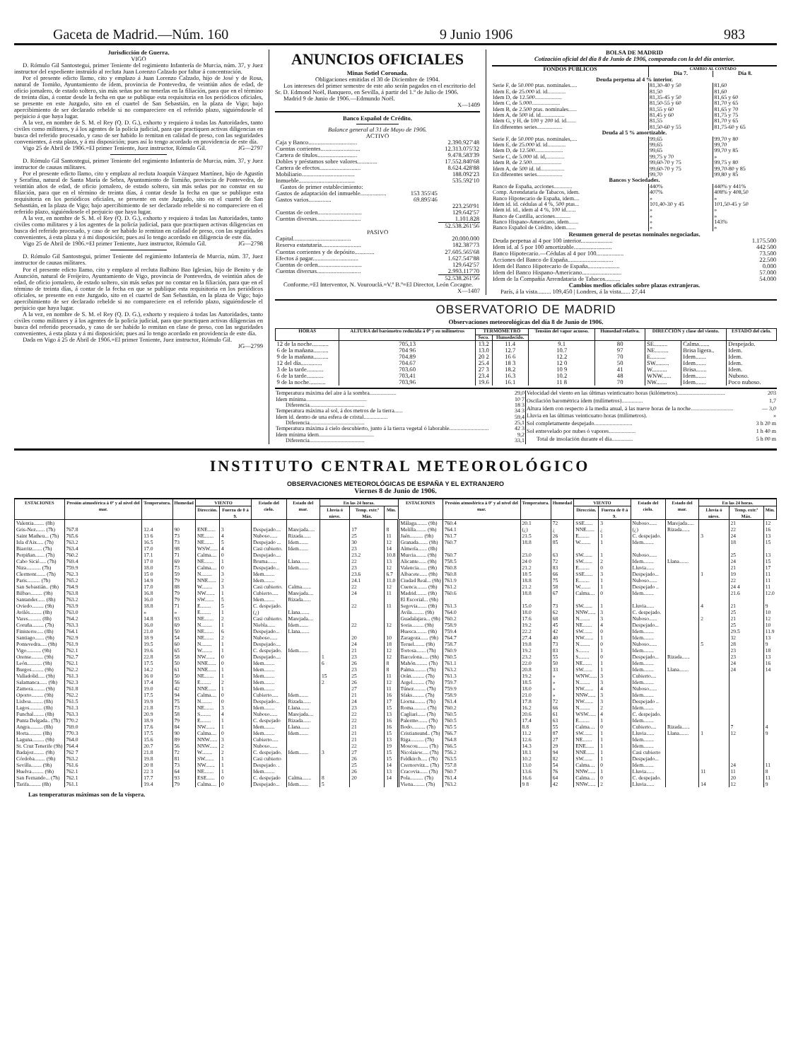Gaceta de Madrid.—Núm. 160 9 Junio 1906 983
Jurisdicción de Guerra.
VIGO
D. Rómulo Gil Santostegui, primer Teniente del regimiento Infantería de Murcia, núm. 37, y Juez instructor del expediente instruído al recluta Juan Lorenzo Calzado por faltar á concentración.
Por el presente edicto llamo, cito y emplazo á Juan Lorenzo Calzado, hijo de José y de Rosa, natural de Tomiño, Ayuntamiento de ídem, provincia de Pontevedra, de veintiún años de edad, de oficio jornalero, de estado soltero, sin más señas por no tenerlas en la filiación, para que en el término de treinta días, á contar desde la fecha en que se publique esta requisitoria en los periódicos oficiales, se presente en este Juzgado, sito en el cuartel de San Sebastián, en la plaza de Vigo; bajo apercibimiento de ser declarado rebelde si no compareciere en el referido plazo, siguiéndosele el perjuicio á que haya lugar.
A la vez, en nombre de S. M. el Rey (Q. D. G.), exhorto y requiero á todas las Autoridades, tanto civiles como militares, y á los agentes de la policía judicial, para que practiquen activas diligencias en busca del referido procesado, y caso de ser habido lo remitan en calidad de preso, con las seguridades convenientes, á esta plaza, y á mi disposición; pues así lo tengo acordado en providencia de este día.
Vigo 25 de Abril de 1906.=El primer Teniente, Juez instructor, Rómulo Gil. JG—2797
D. Rómulo Gil Santostegui, primer Teniente del regimiento Infantería de Murcia, núm. 37, y Juez instructor de causas militares.
Por el presente edicto llamo, cito y emplazo al recluta Joaquín Vázquez Martínez, hijo de Agustín y Serafina, natural de Santa María de Sebra, Ayuntamiento de Tomiño, provincia de Pontevedra, de veintiún años de edad, de oficio jornalero, de estado soltero, sin más señas por no constar en su filiación, para que en el término de treinta días, á contar desde la fecha en que se publique esta requisitoria en los periódicos oficiales, se presente en este Juzgado, sito en el cuartel de San Sebastián, en la plaza de Vigo; bajo apercibimiento de ser declarado rebelde si no compareciere en el referido plazo, siguiéndosele el perjuicio que haya lugar.
A la vez, en nombre de S. M. el Rey (Q. D. G.), exhorto y requiero á todas las Autoridades, tanto civiles como militares y á los agentes de la policía judicial, para que practiquen activas diligencias en busca del referido procesado, y caso de ser habido lo remitan en calidad de preso, con las seguridades convenientes, á esta plaza y á mi disposición; pues así lo tengo acordado en diligencia de este día.
Vigo 25 de Abril de 1906.=El primer Teniente, Juez instructor, Rómulo Gil. JG—2798
D. Rómulo Gil Santostegui, primer Teniente del regimiento Infantería de Murcia, núm. 37, Juez instructor de causas militares.
Por el presente edicto llamo, cito y emplazo al recluta Balbino Bao Iglesias, hijo de Benito y de Asunción, natural de Freijeiro, Ayuntamiento de Vigo, provincia de Pontevedra, de veintiún años de edad, de oficio jornalero, de estado soltero, sin más señas por no constar en la filiación, para que en el término de treinta días, á contar de la fecha en que se publique esta requisitoria en los periódicos oficiales, se presente en este Juzgado, sito en el cuartel de San Sebastián, en la plaza de Vigo; bajo apercibimiento de ser declarado rebelde si no compareciere en el referido plazo, siguiéndosele el perjuicio que haya lugar.
A la vez, en nombre de S. M. el Rey (Q. D. G.), exhorto y requiero á todas las Autoridades, tanto civiles como militares y á los agentes de la policía judicial, para que practiquen activas diligencias en busca del referido procesado, y caso de ser habido lo remitan en clase de preso, con las seguridades convenientes, á esta plaza y á mi disposición; pues así lo tengo acordado en providencia de este día.
Dada en Vigo á 25 de Abril de 1906.=El primer Teniente, Juez instructor, Rómulo Gil. JG—2799
ANUNCIOS OFICIALES
Minas Sotiel Coronada.
Obligaciones emitidas el 30 de Diciembre de 1904.
Los intereses del primer semestre de este año serán pagados en el escritorio del Sr. D. Edmond Noël, Banquero, en Sevilla, á partir del 1.º de Julio de 1906.
Madrid 9 de Junio de 1906.—Edmundo Noël.
X—1409
Banco Español de Crédito.
Balance general al 31 de Mayo de 1906.
ACTIVO
| Caja y Banco................................ | | 2.390.927'48 |
| Cuentas corrientes.......................... | | 12.313.075'32 |
| Cartera de títulos.......................... | | 9.478.583'39 |
| Dobles y préstamos sobre valores............. | | 17.552.840'68 |
| Cartera de efectos........................... | | 8.624.428'88 |
| Mobiliario................................... | | 188.092'23 |
| Inmueble..................................... | | 535.592'10 |
| Gastos de primer establecimiento: | | |
| Gastos de adaptación del inmueble................. | 153 355'45 | |
| Gastos varios............... | 69.895'46 | |
| | | 223.250'91 |
| Cuentas de orden............................. | | 129.642'57 |
| Cuentas diversas............................. | | 1.101.828 |
| | | 52.538.261'56 |
| PASIVO | | |
| Capital...................................... | | 20.000.000 |
| Reserva estatutaria.......................... | | 182.387'73 |
| Cuentas corrientes y de depósito............. | | 27.605.565'68 |
| Efectos á pagar.............................. | | 1.627.547'88 |
| Cuentas de orden............................. | | 129.642'57 |
| Cuentas diversas............................. | | 2.993.117'70 |
| | | 52.538.261'56 |
Conforme.=El Interventor, N. Vourouclá.=V.º B.º=El Director, León Cocagne. X—1407
BOLSA DE MADRID
Cotización oficial del día 8 de Junio de 1906, comparada con la del día anterior.
| FONDOS PÚBLICOS | CAMBIO AL CONTADO | |
| --- | --- | --- |
| | Día 7. | Día 8. |
| Deuda perpetua al 4 % interior. | | |
| Serie F, de 50.000 ptas. nominales..... | 81,30-40 y 50 | 81,60 |
| Idem E, de 25.000 id. id............. | 81,50 | 81,60 |
| Idem D, de 12.500................... | 81,35-45 y 50 | 81,65 y 60 |
| Idem C, de 5.000.................... | 81,50-55 y 60 | 81,70 y 65 |
| Idem B, de 2.500 ptas. nominales...... | 81,55 y 60 | 81,65 y 70 |
| Idem A, de 500 id. id................. | 81,45 y 60 | 81,75 y 75 |
| Idem G, y H, de 100 y 200 id. id....... | 81,55 | 81,70 y 65 |
| En diferentes series.................. | 81,50-60 y 55 | 81,75-60 y 65 |
| Deuda al 5 % amortizable. | | |
| Serie F, de 50.000 ptas. nominales,.... | 99,65 | 99,70 y 80 |
| Idem E, de 25.000 id. id............. | 99,65 | 99,70 |
| Idem D, de 12.500.................... | 99,65 | 99,70 y 85 |
| Serie C, de 5.000 id. id,............. | 99,75 y 70 | » |
| Idem B, de 2.500..................... | 99,60-70 y 75 | 99,75 y 80 |
| Idem A, de 500 id. id................. | 99,60-70 y 75 | 99,70-80 y 85 |
| En diferentes series.................. | 99,70 | 99,80 y 85 |
| Bancos y Sociedades. | | |
| Banco de España, acciones............. | 440% | 440% y 441% |
| Comp. Arrendataria de Tabacos, idem. | 407% | 408% y 408,50 |
| Banco Hipotecario de España, idem.... | » | » |
| Idem id. id. cédulas al 4 %, 500 ptas... | 101,40-30 y 45 | 101,50-45 y 50 |
| Idem id. id., idem al 4 %, 100 id....... | » | » |
| Banco de Castilla, acciones........... | » | » |
| Banco Hispano-Americano, idem....... | » | 143% |
| Banco Español de Crédito, idem....... | » | » |
Resumen general de pesetas nominales negociadas.
| Deuda perpetua al 4 por 100 interior..................... | 1.175.500 |
| Idem id. al 5 por 100 amortizable......................... | 442 500 |
| Banco Hipotecario.—Cédulas al 4 por 100.................. | 73.500 |
| Acciones del Banco de España.............................. | 22.500 |
| Idem del Banco Hipotecario de España..................... | 0.000 |
| Idem del Banco Hispano-Americano.......................... | 57.000 |
| Idem de la Compañía Arrendataria de Tabacos.......... | 54.000 |
Cambios medios oficiales sobre plazas extranjeras.
París, á la vista......... 109,450 | Londres, á la vista...... 27,44
OBSERVATORIO DE MADRID
Observaciones meteorológicas del día 8 de Junio de 1906.
| HORAS | ALTURA del barómetro reducida á 0º y en milímetros | TERMÓMETRO | | Tensión del vapor acuoso. | Humedad relativa. | DIRECCIÓN y clase del viento. | | ESTADO del cielo. |
| --- | --- | --- | --- | --- | --- | --- | --- | --- |
| | | Seco. | Humedecido. | | | | | |
| 12 de la noche........... | 705,13 | 13.2 | 11.4 | 9.1 | 80 | SE......... | Calma....... | Despejado. |
| 6 de la mañana.......... | 704 96 | 13.0 | 12.7 | 10.7 | 97 | NE......... | Brisa ligera.. | Idem. |
| 9 de la mañana.......... | 704.89 | 20 2 | 16 6 | 12.2 | 70 | E.......... | Idem....... | Idem. |
| 12 del día.............. | 704.67 | 25.4 | 18 3 | 12 0 | 50 | SW......... | Idem....... | Idem. |
| 3 de la tarde........... | 703.60 | 27 3 | 18.2 | 10 9 | 41 | W.......... | Brisa....... | Idem. |
| 6 de la tarde........... | 703,41 | 23.4 | 16.3 | 10.2 | 48 | WNW...... | Idem....... | Nuboso. |
| 9 de la noche........... | 703,96 | 19.6 | 16.1 | 11 8 | 70 | NW....... | Idem....... | Poco nuboso. |
| Temperatura máxima del aire á la sombra................... | 29,0 |
| Idem mínima........................................... | 10 7 |
| Diferencia....................................... | 18 3 |
| Temperatura máxima al sol, á dos metros de la tierra...... | 34 3 |
| Idem id. dentro de una esfera de cristal................. | 59,4 |
| Diferencia....................................... | 25,1 |
| Temperatura máxima á cielo descubierto, junto á la tierra vegetal ó laborable............................ | 42 3 |
| Idem mínima ídem....................................... | 9,2 |
| Diferencia....................................... | 33,1 |
| Velocidad del viento en las últimas veinticuatro horas (kilómetros).................................. | 203 |
| Oscilación barométrica ídem (milímetros)............... | 1,7 |
| Altura ídem con respecto á la media anual, á las nueve horas de la noche.............................. | — 3,0 |
| Lluvia en las últimas veinticuatro horas (milímetros). | » |
| Sol completamente despejado........................... | 3 h 20 m |
| Sol entrevelado por nubes ó vapores................... | 1 h 40 m |
| Total de insolación durante el día............... | 5 h 00 m |
INSTITUTO CENTRAL METEOROLÓGICO
OBSERVACIONES METEOROLÓGICAS DE ESPAÑA Y EL EXTRANJERO
Viernes 8 de Junio de 1906.
| ESTACIONES | Presión atmosférica á 0º y al nivel del mar. | Temperatura. | Humedad | VIENTO | | Estado del cielo. | Estado del mar. | En las 24 horas. | | | ESTACIONES | Presión atmosférica á 0º y al nivel del mar. | Temperatura. | Humedad | VIENTO | | Estado del cielo. | Estado del mar. | En las 24 horas. | | |
| --- | --- | --- | --- | --- | --- | --- | --- | --- | --- | --- | --- | --- | --- | --- | --- | --- | --- | --- | --- | --- | --- |
| | | | | Dirección. | Fuerza de 0 á 9. | | | Lluvia ó nieve. | Temp. extr.ª Máx. | Mín. | | | | | Dirección. | Fuerza de 0 á 9. | | | Lluvia ó nieve. | Temp. extr.ª Máx. | Mín. |
| Valentia........ (8h) | | | | | | | | | | | Málaga........ (9h) | 760.4 | 20.1 | 72 | SSE...... | 3 | Nuboso...... | Marejada..... | | 21 | 12 |
| Gris-Nez....... (7h) | 767.8 | 12.4 | 90 | ENE...... | 3 | Despejado.... | Marejada..... | | 17 | 8 | Melilla........ (9h) | 764.1 | (¿) | ¿ | NNE...... | ¿ | (¿) | Rizada...... | | 22 | 16 |
| Saint Matheu... (7h) | 765.6 | 13 6 | 73 | NE....... | 4 | Nuboso...... | Rizada...... | | 25 | 11 | Jaén.......... (9h) | 761.7 | 21.5 | 26 | E........ | 1 | C. despejado. | | 3 | 24 | 13 |
| Isla d'Aix..... (7h) | 763.2 | 16.5 | 73 | NE....... | 5 | Despejado ... | Idem....... | | 30 | 12 | Granada....... (9h) | 760.7 | 18.8 | 85 | W........ | 1 | Idem........ | | | 18 | 15 |
| Biarritz....... (7h) | 763.4 | 17.0 | 98 | WSW...... | 4 | Casi cubierto. | Idem....... | | 23 | 14 | Almería....... (8h) | | | | | | | | | | |
| Perpiñan....... (7h) | 760.2 | 17.1 | 71 | Calma.... | 0 | Despejado.... | | | 23.2 | 10.8 | Murcia........ (9h) | 760.7 | 23.0 | 63 | SW....... | 1 | Nuboso...... | | | 25 | 13 |
| Cabo Sicié..... (7h) | 769.4 | 17 0 | 69 | NE....... | 1 | Bruma....... | Llana....... | | 22 | 13 | Alicante...... (9h) | 758.5 | 24 0 | 72 | SW....... | 2 | Idem........ | Llana....... | | 24 | 15 |
| Niza........... (7h) | 759.9 | 18.0 | 73 | Calma.... | 0 | Despejado... | Idem....... | | 23 | 12 | Valencia...... (9h) | 760.8 | 21.2 | 83 | E........ | 0 | Lluvia...... | | | 21 | 17 |
| Clermont....... (7h) | 762.3 | 15 0 | 59 | N........ | 3 | Idem........ | | | 23.6 | 6.7 | Albacete...... (9h) | 760.8 | 18 5 | 66 | SSE...... | 3 | Despejado... | | 1 | 19 | 11 |
| Paris.......... (7h) | 765.2 | 14.9 | 79 | NNE...... | 2 | Idem........ | | | 24.1 | 11.0 | Ciudad Real... (9h) | 761.9 | 18.8 | 75 | E........ | 1 | Nuboso...... | | | 22 | 11 |
| San Sebastián.. (9h) | 764.9 | 17.0 | 88 | W........ | 3 | Casi cubierto. | Calma....... | | 22 | 12 | Cuenca........ (9h) | 761.2 | 21.2 | 58 | W........ | 1 | Despejado .. | | | 24 4 | 11 |
| Bilbao......... (9h) | 763.8 | 16.8 | 79 | NW....... | 1 | Cubierto..... | Marejada.... | | 24 | 11 | Madrid........ (9h) | 760.6 | 18.8 | 67 | Calma.... | 0 | Idem........ | | | 21.6 | 12.0 |
| Santander...... (8h) | 763.2 | 16.0 | 79 | SW....... | 5 | Idem........ | Rizada...... | | | | El Escorial... (9h) | | | | | | | | | | |
| Oviedo......... (9h) | 763.9 | 18.8 | 71 | E........ | 5 | C. despejado. | | | 22 | 11 | Segovia....... (9h) | 761.3 | 15.0 | 73 | SW....... | 1 | Lluvia...... | | 4 | 21 | 9 |
| Avilés......... (8h) | 763.0 | » | » | E........ | 1 | (¿) | Llana....... | | | | Avila......... (9h) | 764.0 | 18.0 | 62 | NNW...... | 3 | C. despejado. | | | 25 | 10 |
| Vares.......... (8h) | 764.2 | 14.8 | 93 | NE....... | 2 | Casi cubierto. | Marejada.... | | | | Guadalajara... (9h) | 760.2 | 17.6 | 68 | N........ | 3 | Nuboso...... | | 2 | 21 | 12 |
| Coruña......... (7h) | 763.3 | 16.0 | 69 | N........ | 1 | Niebla...... | Idem....... | | 22 | 12 | Soria......... (9h) | 758.9 | 19.2 | 45 | NE....... | 4 | Despejado... | | | 25 | 10 |
| Finisterre..... (8h) | 764.1 | 21.0 | 50 | NE....... | 6 | Despejado... | Llana....... | | | | Huesca........ (9h) | 759.4 | 22.2 | 42 | SW....... | 0 | Idem........ | | | 29.5 | 11.9 |
| Santiago....... (9h) | 762.9 | 18 9 | 54 | NE....... | 2 | Nuboso...... | | | 20 | 10 | Zaragoza...... (9h) | 764.7 | 27.4 | 40 | NW....... | 1 | Idem........ | | | 32 | 13 |
| Pontevedra..... (9h) | 761.9 | 19.5 | 60 | N........ | 1 | Despejado.... | | | 24 | 18 | Teruel........ (9h) | 758.7 | 19.8 | 73 | N........ | 0 | Nuboso...... | | 5 | 28 | 9 |
| Vigo........... (9h) | 762.1 | 19.6 | 65 | W........ | 1 | C. despejado. | Idem....... | | 21 | 12 | Tortosa....... (7h) | 760.9 | 19.2 | 83 | S........ | 1 | Idem........ | | | 23 | 18 |
| Orense......... (9h) | 762.7 | 22.8 | 58 | NW....... | 0 | Despejado.... | | 1 | 23 | 12 | Barcelona..... (9h) | 760.5 | 23.2 | 55 | S........ | 0 | Despejado... | Rizada...... | | 23 | 13 |
| León........... (9h) | 762.1 | 17.5 | 50 | NNE...... | 0 | Idem........ | | 6 | 26 | 8 | Mahón......... (7h) | 761.1 | 22.0 | 50 | NE....... | 1 | Idem........ | | | 24 | 16 |
| Burgos......... (9h) | 762.2 | 14.2 | 61 | NNE...... | 1 | Idem........ | | | 23 | 8 | Palma......... (7h) | 763.2 | 20.8 | 33 | SW....... | 1 | Idem........ | Llana....... | | 24 | 14 |
| Valladolid..... (9h) | 761.3 | 16 0 | 50 | NE....... | 1 | Idem........ | | 15 | 25 | 11 | Orán.......... (7h) | 761.3 | 19.2 | » | WNW...... | 3 | Cubierto.... | | | | |
| Salamanca...... (9h) | 762.3 | 17.4 | 56 | E........ | 2 | Idem........ | | 2 | 26 | 12 | Argel......... (7h) | 759.7 | 18.5 | » | N........ | 3 | Idem........ | | | | |
| Zamora......... (9h) | 761.8 | 19.0 | 42 | NNE...... | 1 | Idem........ | | | 27 | 11 | Túnez......... (7h) | 759.9 | 18.0 | » | NW....... | 4 | Nuboso...... | | | | |
| Oporto......... (9h) | 762.2 | 17.5 | 94 | Calma.... | 0 | Cubierto..... | Idem....... | | 21 | 16 | Sfaks......... (7h) | 758.9 | 21.0 | » | NNW...... | 3 | Idem........ | | | | |
| Lisboa......... (8h) | 761.5 | 19.9 | 75 | N........ | 0 | Despejado... | Rizada...... | | 24 | 17 | Liorna........ (7h) | 761.4 | 17.8 | 72 | NW....... | 3 | Despejado .. | | | | |
| Lagos.......... (8h) | 761.3 | 21.8 | 73 | NE....... | 3 | Idem........ | Llana....... | | 23 | 15 | Roma.......... (7h) | 760.2 | 16.2 | 66 | N........ | 2 | Idem........ | | | | |
| Funchal........ (8h) | 763.3 | 20.9 | 58 | S........ | 4 | Nuboso...... | Marejada.... | | 22 | 13 | Cagliari...... (7h) | 760.5 | 20.6 | 61 | WSW...... | 4 | C. despejado. | | | | |
| Punta Delgada.. (7h) | 770.2 | 18.9 | 79 | E........ | 1 | C. despejado | Rizada...... | | 22 | 16 | Palermo....... (7h) | 760.5 | 17.4 | 63 | E........ | 1 | Idem........ | | | | |
| Angra.......... (8h) | 769.0 | 17.6 | 84 | NW....... | 1 | Idem........ | Llana....... | | 21 | 16 | Bodo.......... (7h) | 765 5 | 8.8 | 55 | Calma.... | 0 | Cubierto.... | Rizada...... | | 7 | 4 |
| Horta.......... (8h) | 770.3 | 17.5 | 90 | Calma.... | 0 | Idem........ | Idem....... | | 21 | 15 | Cristiansund.. (7h) | 766.7 | 11.2 | 87 | SW....... | 1 | Lluvia...... | Llana....... | 1 | 12 | 9 |
| Laguna......... (9h) | 764.0 | 15.6 | 89 | NNW...... | 3 | Cubierto..... | | | 21 | 13 | Riga.......... (7h) | 764.8 | 12.6 | 27 | NE....... | 1 | Idem........ | | | | |
| St. Cruz Tenerife (9h) | 764.4 | 20.7 | 56 | NNW...... | 2 | Nuboso...... | | | 22 | 19 | Moscou........ (7h) | 766.5 | 14.3 | 29 | ENE...... | 1 | Idem........ | | | | |
| Badajoz........ (9h) | 762 7 | 21.8 | 72 | W........ | 2 | C. despejado. | Idem....... | 3 | 27 | 15 | Nicolaiew..... (7h) | 756.2 | 18.1 | 94 | NNE...... | 1 | Casi cubierto | | | | |
| Córdoba........ (9h) | 763.2 | 19.8 | 81 | SW....... | 1 | Casi cubierto | | | 26 | 15 | Feldkirch..... (7h) | 763.5 | 10.2 | 82 | SW....... | 1 | Despejado... | | | | |
| Sevilla........ (9h) | 761.6 | 20 8 | 73 | NW....... | 1 | Despejado. . | | | 25 | 14 | Crernorvitz... (7h) | 757.8 | 13.0 | 54 | Calma.... | 0 | Idem........ | | | 24 | 11 |
| Huelva......... (9h) | 762.1 | 22 3 | 64 | NE....... | 1 | Idem........ | | | 26 | 13 | Cracovia...... (7h) | 760.7 | 13.6 | 76 | NNW...... | 1 | Lluvia...... | | 11 | 11 | 8 |
| San Fernando... (7h) | 762.1 | 17.7 | 93 | ESE...... | 0 | C. despejado | Calma....... | 8 | 20 | 14 | Pola.......... (7h) | 761.4 | 16.6 | 64 | Calma.... | 0 | C. despejado. | | | 20 | 11 |
| Tarifa......... (8h) | 761.1 | 19.4 | 79 | Calma.... | 0 | Despejado... | Idem....... | 5 | | | Viena......... (7h) | 763.2 | 9 8 | 42 | NNW...... | 2 | Lluvia...... | | 14 | 12 | 9 |
Las temperaturas máximas son de la víspera.